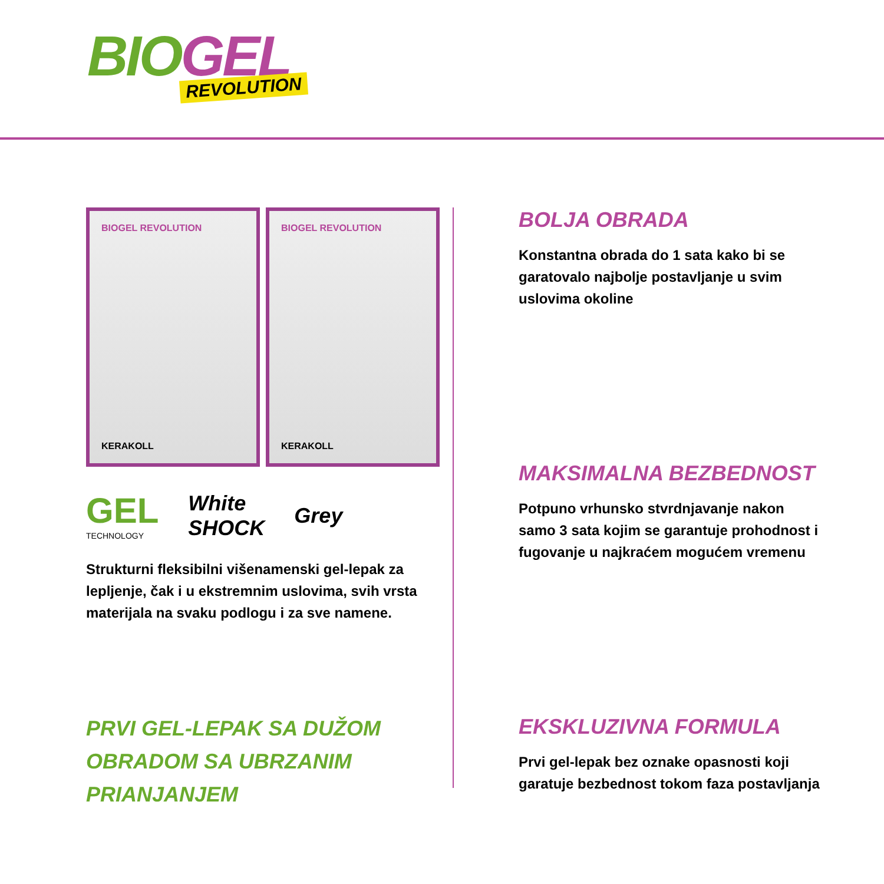BIO GEL REVOLUTION
BIOGEL REVOLUTION
KERAKOLL
BIOGEL REVOLUTION
KERAKOLL
GEL
TECHNOLOGY
White
SHOCK
Grey
Strukturni fleksibilni višenamenski gel-lepak za lepljenje, čak i u ekstremnim uslovima, svih vrsta materijala na svaku podlogu i za sve namene.
PRVI GEL-LEPAK SA DUŽOM OBRADOM SA UBRZANIM PRIANJANJEM
BOLJA OBRADA
Konstantna obrada do 1 sata kako bi se garatovalo najbolje postavljanje u svim uslovima okoline
MAKSIMALNA BEZBEDNOST
Potpuno vrhunsko stvrdnjavanje nakon samo 3 sata kojim se garantuje prohodnost i fugovanje u najkraćem mogućem vremenu
EKSKLUZIVNA FORMULA
Prvi gel-lepak bez oznake opasnosti koji garatuje bezbednost tokom faza postavljanja